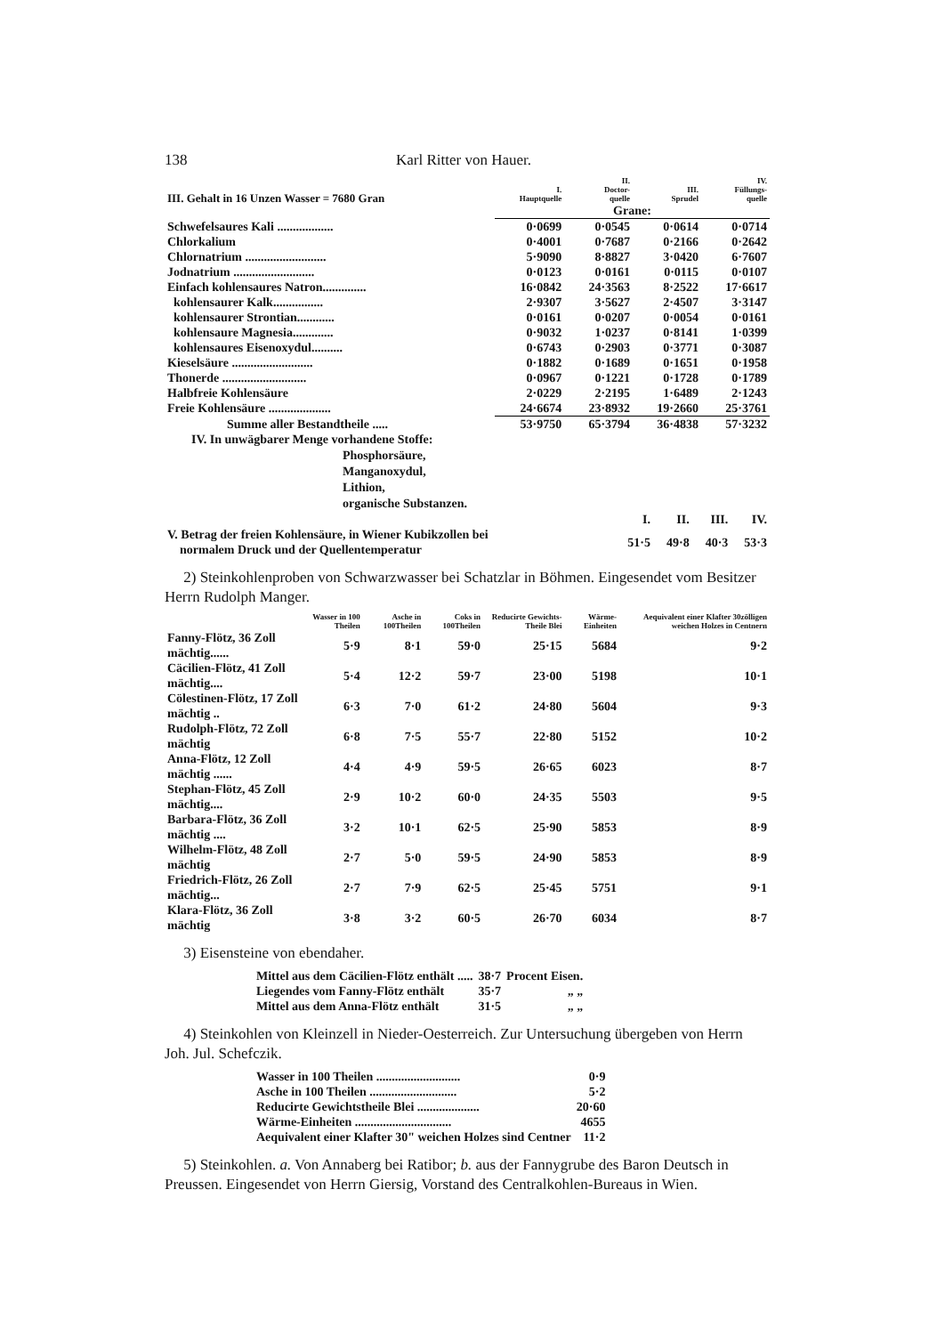138 Karl Ritter von Hauer.
| III. Gehalt in 16 Unzen Wasser = 7680 Gran | I. Hauptquelle | II. Doctor- quelle | III. Sprudel | IV. Füllungs- quelle |
| --- | --- | --- | --- | --- |
| | Grane: | | | |
| Schwefelsaures Kali .................. | 0·0699 | 0·0545 | 0·0614 | 0·0714 |
| Chlorkalium | 0·4001 | 0·7687 | 0·2166 | 0·2642 |
| Chlornatrium .......................... | 5·9090 | 8·8827 | 3·0420 | 6·7607 |
| Jodnatrium .......................... | 0·0123 | 0·0161 | 0·0115 | 0·0107 |
| Einfach kohlensaures Natron.............. | 16·0842 | 24·3563 | 8·2522 | 17·6617 |
| kohlensaurer Kalk................ | 2·9307 | 3·5627 | 2·4507 | 3·3147 |
| kohlensaurer Strontian............ | 0·0161 | 0·0207 | 0·0054 | 0·0161 |
| kohlensaure Magnesia............. | 0·9032 | 1·0237 | 0·8141 | 1·0399 |
| kohlensaures Eisenoxydul.......... | 0·6743 | 0·2903 | 0·3771 | 0·3087 |
| Kieselsäure .......................... | 0·1882 | 0·1689 | 0·1651 | 0·1958 |
| Thonerde ........................... | 0·0967 | 0·1221 | 0·1728 | 0·1789 |
| Halbfreie Kohlensäure | 2·0229 | 2·2195 | 1·6489 | 2·1243 |
| Freie Kohlensäure .................... | 24·6674 | 23·8932 | 19·2660 | 25·3761 |
| Summe aller Bestandtheile ..... | 53·9750 | 65·3794 | 36·4838 | 57·3232 |
IV. In unwägbarer Menge vorhandene Stoffe:
Phosphorsäure,
Manganoxydul,
Lithion,
organische Substanzen.
| | I. | II. | III. | IV. |
| V. Betrag der freien Kohlensäure, in Wiener Kubikzollen bei normalem Druck und der Quellentemperatur | 51·5 | 49·8 | 40·3 | 53·3 |
2) Steinkohlenproben von Schwarzwasser bei Schatzlar in Böhmen. Eingesendet vom Besitzer Herrn Rudolph Manger.
| | Wasser in 100 Theilen | Asche in 100Theilen | Coks in 100Theilen | Reducirte Gewichts-Theile Blei | Wärme-Einheiten | Aequivalent einer Klafter 30zölligen weichen Holzes in Centnern |
| --- | --- | --- | --- | --- | --- | --- |
| Fanny-Flötz, 36 Zoll mächtig...... | 5·9 | 8·1 | 59·0 | 25·15 | 5684 | 9·2 |
| Cäcilien-Flötz, 41 Zoll mächtig.... | 5·4 | 12·2 | 59·7 | 23·00 | 5198 | 10·1 |
| Cölestinen-Flötz, 17 Zoll mächtig .. | 6·3 | 7·0 | 61·2 | 24·80 | 5604 | 9·3 |
| Rudolph-Flötz, 72 Zoll mächtig | 6·8 | 7·5 | 55·7 | 22·80 | 5152 | 10·2 |
| Anna-Flötz, 12 Zoll mächtig ...... | 4·4 | 4·9 | 59·5 | 26·65 | 6023 | 8·7 |
| Stephan-Flötz, 45 Zoll mächtig.... | 2·9 | 10·2 | 60·0 | 24·35 | 5503 | 9·5 |
| Barbara-Flötz, 36 Zoll mächtig .... | 3·2 | 10·1 | 62·5 | 25·90 | 5853 | 8·9 |
| Wilhelm-Flötz, 48 Zoll mächtig | 2·7 | 5·0 | 59·5 | 24·90 | 5853 | 8·9 |
| Friedrich-Flötz, 26 Zoll mächtig... | 2·7 | 7·9 | 62·5 | 25·45 | 5751 | 9·1 |
| Klara-Flötz, 36 Zoll mächtig | 3·8 | 3·2 | 60·5 | 26·70 | 6034 | 8·7 |
3) Eisensteine von ebendaher.
| Mittel aus dem Cäcilien-Flötz enthält ..... | 38·7 | Procent Eisen. |
| Liegendes vom Fanny-Flötz enthält | 35·7 | „ „ |
| Mittel aus dem Anna-Flötz enthält | 31·5 | „ „ |
4) Steinkohlen von Kleinzell in Nieder-Oesterreich. Zur Untersuchung übergeben von Herrn Joh. Jul. Schefczik.
| Wasser in 100 Theilen ........................... | 0·9 |
| Asche in 100 Theilen ............................ | 5·2 |
| Reducirte Gewichtstheile Blei .................... | 20·60 |
| Wärme-Einheiten ............................... | 4655 |
| Aequivalent einer Klafter 30" weichen Holzes sind Centner | 11·2 |
5) Steinkohlen. a. Von Annaberg bei Ratibor; b. aus der Fannygrube des Baron Deutsch in Preussen. Eingesendet von Herrn Giersig, Vorstand des Centralkohlen-Bureaus in Wien.